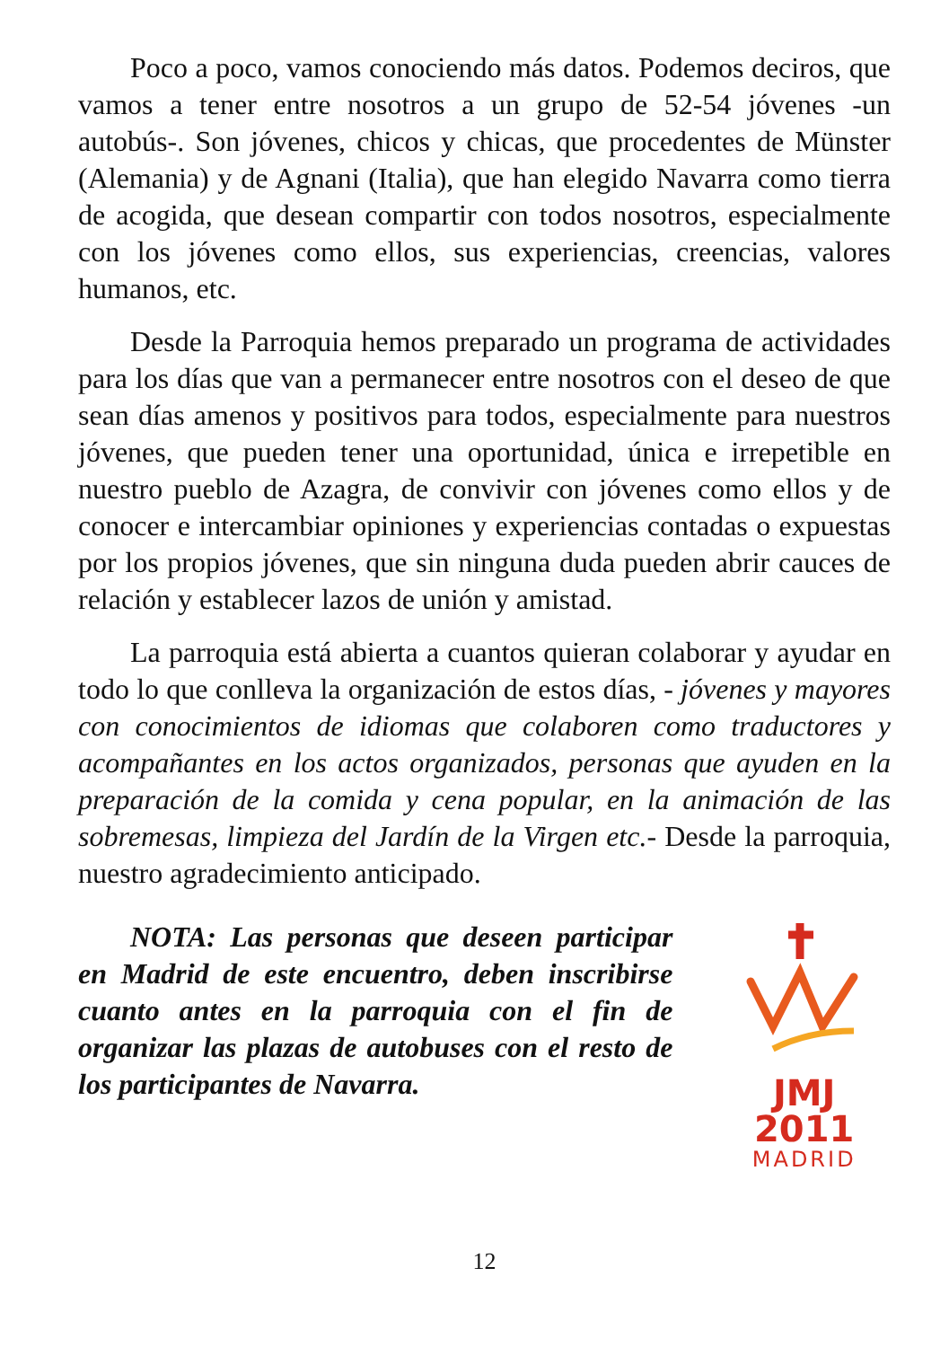Poco a poco, vamos conociendo más datos. Podemos deciros, que vamos a tener entre nosotros a un grupo de 52-54 jóvenes -un autobús-. Son jóvenes, chicos y chicas, que procedentes de Münster (Alemania) y de Agnani (Italia), que han elegido Navarra como tierra de acogida, que desean compartir con todos nosotros, especialmente con los jóvenes como ellos, sus experiencias, creencias, valores humanos, etc.
Desde la Parroquia hemos preparado un programa de actividades para los días que van a permanecer entre nosotros con el deseo de que sean días amenos y positivos para todos, especialmente para nuestros jóvenes, que pueden tener una oportunidad, única e irrepetible en nuestro pueblo de Azagra, de convivir con jóvenes como ellos y de conocer e intercambiar opiniones y experiencias contadas o expuestas por los propios jóvenes, que sin ninguna duda pueden abrir cauces de relación y establecer lazos de unión y amistad.
La parroquia está abierta a cuantos quieran colaborar y ayudar en todo lo que conlleva la organización de estos días, - jóvenes y mayores con conocimientos de idiomas que colaboren como traductores y acompañantes en los actos organizados, personas que ayuden en la preparación de la comida y cena popular, en la animación de las sobremesas, limpieza del Jardín de la Virgen etc.- Desde la parroquia, nuestro agradecimiento anticipado.
NOTA: Las personas que deseen participar en Madrid de este encuentro, deben inscribirse cuanto antes en la parroquia con el fin de organizar las plazas de autobuses con el resto de los participantes de Navarra.
JMJ 2011
MADRID
12